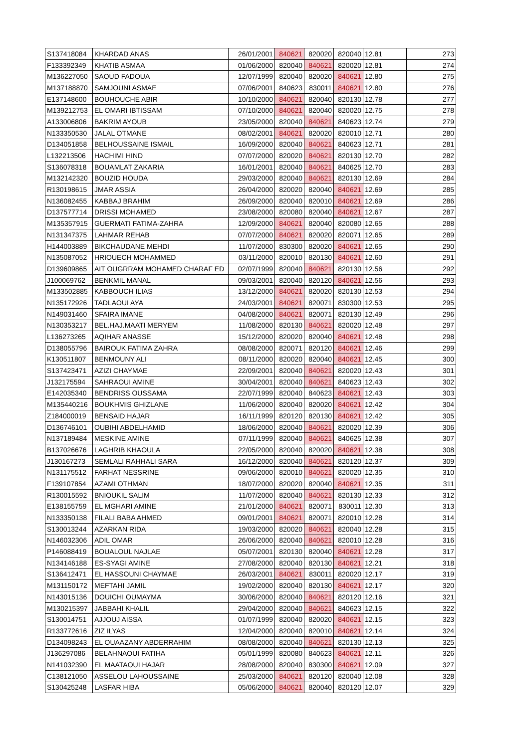| S137418084 | KHARDAD ANAS | 26/01/2001 | 840621 | 820020 | 820040 | 12.81 | 273 |
| F133392349 | KHATIB ASMAA | 01/06/2000 | 820040 | 840621 | 820020 | 12.81 | 274 |
| M136227050 | SAOUD FADOUA | 12/07/1999 | 820040 | 820020 | 840621 | 12.80 | 275 |
| M137188870 | SAMJOUNI ASMAE | 07/06/2001 | 840623 | 830011 | 840621 | 12.80 | 276 |
| E137148600 | BOUHOUCHE ABIR | 10/10/2000 | 840621 | 820040 | 820130 | 12.78 | 277 |
| M139212753 | EL OMARI IBTISSAM | 07/10/2000 | 840621 | 820040 | 820020 | 12.75 | 278 |
| A133006806 | BAKRIM AYOUB | 23/05/2000 | 820040 | 840621 | 840623 | 12.74 | 279 |
| N133350530 | JALAL OTMANE | 08/02/2001 | 840621 | 820020 | 820010 | 12.71 | 280 |
| D134051858 | BELHOUSSAINE ISMAIL | 16/09/2000 | 820040 | 840621 | 840623 | 12.71 | 281 |
| L132213506 | HACHIMI HIND | 07/07/2000 | 820020 | 840621 | 820130 | 12.70 | 282 |
| S136078318 | BOUAMLAT ZAKARIA | 16/01/2001 | 820040 | 840621 | 840625 | 12.70 | 283 |
| M132142320 | BOUZID HOUDA | 29/03/2000 | 820040 | 840621 | 820130 | 12.69 | 284 |
| R130198615 | JMAR ASSIA | 26/04/2000 | 820020 | 820040 | 840621 | 12.69 | 285 |
| N136082455 | KABBAJ BRAHIM | 26/09/2000 | 820040 | 820010 | 840621 | 12.69 | 286 |
| D137577714 | DRISSI MOHAMED | 23/08/2000 | 820080 | 820040 | 840621 | 12.67 | 287 |
| M135357915 | GUERMATI FATIMA-ZAHRA | 12/09/2000 | 840621 | 820040 | 820080 | 12.65 | 288 |
| N131347375 | LAHMAR REHAB | 07/07/2000 | 840621 | 820020 | 820071 | 12.65 | 289 |
| H144003889 | BIKCHAUDANE MEHDI | 11/07/2000 | 830300 | 820020 | 840621 | 12.65 | 290 |
| N135087052 | HRIOUECH MOHAMMED | 03/11/2000 | 820010 | 820130 | 840621 | 12.60 | 291 |
| D139609865 | AIT OUGRRAM MOHAMED CHARAF ED | 02/07/1999 | 820040 | 840621 | 820130 | 12.56 | 292 |
| J100069762 | BENKMIL MANAL | 09/03/2001 | 820040 | 820120 | 840621 | 12.56 | 293 |
| M133502885 | KABBOUCH ILIAS | 13/12/2000 | 840621 | 820020 | 820130 | 12.53 | 294 |
| N135172926 | TADLAOUI AYA | 24/03/2001 | 840621 | 820071 | 830300 | 12.53 | 295 |
| N149031460 | SFAIRA IMANE | 04/08/2000 | 840621 | 820071 | 820130 | 12.49 | 296 |
| N130353217 | BEL.HAJ.MAATI MERYEM | 11/08/2000 | 820130 | 840621 | 820020 | 12.48 | 297 |
| L136273265 | AQIHAR ANASSE | 15/12/2000 | 820020 | 820040 | 840621 | 12.48 | 298 |
| D138055796 | BAIROUK FATIMA ZAHRA | 08/08/2000 | 820071 | 820120 | 840621 | 12.46 | 299 |
| K130511807 | BENMOUNY ALI | 08/11/2000 | 820020 | 820040 | 840621 | 12.45 | 300 |
| S137423471 | AZIZI CHAYMAE | 22/09/2001 | 820040 | 840621 | 820020 | 12.43 | 301 |
| J132175594 | SAHRAOUI AMINE | 30/04/2001 | 820040 | 840621 | 840623 | 12.43 | 302 |
| E142035340 | BENDRISS OUSSAMA | 22/07/1999 | 820040 | 840623 | 840621 | 12.43 | 303 |
| M135440216 | BOUKHMIS GHIZLANE | 11/06/2000 | 820040 | 820020 | 840621 | 12.42 | 304 |
| Z184000019 | BENSAID HAJAR | 16/11/1999 | 820120 | 820130 | 840621 | 12.42 | 305 |
| D136746101 | OUBIHI ABDELHAMID | 18/06/2000 | 820040 | 840621 | 820020 | 12.39 | 306 |
| N137189484 | MESKINE AMINE | 07/11/1999 | 820040 | 840621 | 840625 | 12.38 | 307 |
| B137026676 | LAGHRIB KHAOULA | 22/05/2000 | 820040 | 820020 | 840621 | 12.38 | 308 |
| J130167273 | SEMLALI RAHHALI SARA | 16/12/2000 | 820040 | 840621 | 820120 | 12.37 | 309 |
| N131175512 | FARHAT NESSRINE | 09/06/2000 | 820010 | 840621 | 820020 | 12.35 | 310 |
| F139107854 | AZAMI OTHMAN | 18/07/2000 | 820020 | 820040 | 840621 | 12.35 | 311 |
| R130015592 | BNIOUKIL SALIM | 11/07/2000 | 820040 | 840621 | 820130 | 12.33 | 312 |
| E138155759 | EL MGHARI AMINE | 21/01/2000 | 840621 | 820071 | 830011 | 12.30 | 313 |
| N133350138 | FILALI BABA AHMED | 09/01/2001 | 840621 | 820071 | 820010 | 12.28 | 314 |
| S130013244 | AZARKAN RIDA | 19/03/2000 | 820020 | 840621 | 820040 | 12.28 | 315 |
| N146032306 | ADIL OMAR | 26/06/2000 | 820040 | 840621 | 820010 | 12.28 | 316 |
| P146088419 | BOUALOUL NAJLAE | 05/07/2001 | 820130 | 820040 | 840621 | 12.28 | 317 |
| N134146188 | ES-SYAGI AMINE | 27/08/2000 | 820040 | 820130 | 840621 | 12.21 | 318 |
| S136412471 | EL HASSOUNI CHAYMAE | 26/03/2001 | 840621 | 830011 | 820020 | 12.17 | 319 |
| M131150172 | MEFTAHI JAMIL | 19/02/2000 | 820040 | 820130 | 840621 | 12.17 | 320 |
| N143015136 | DOUICHI OUMAYMA | 30/06/2000 | 820040 | 840621 | 820120 | 12.16 | 321 |
| M130215397 | JABBAHI KHALIL | 29/04/2000 | 820040 | 840621 | 840623 | 12.15 | 322 |
| S130014751 | AJJOUJ AISSA | 01/07/1999 | 820040 | 820020 | 840621 | 12.15 | 323 |
| R133772616 | ZIZ ILYAS | 12/04/2000 | 820040 | 820010 | 840621 | 12.14 | 324 |
| D134098243 | EL OUAAZANY ABDERRAHIM | 08/08/2000 | 820040 | 840621 | 820130 | 12.13 | 325 |
| J136297086 | BELAHNAOUI FATIHA | 05/01/1999 | 820080 | 840623 | 840621 | 12.11 | 326 |
| N141032390 | EL MAATAOUI HAJAR | 28/08/2000 | 820040 | 830300 | 840621 | 12.09 | 327 |
| C138121050 | ASSELOU LAHOUSSAINE | 25/03/2000 | 840621 | 820120 | 820040 | 12.08 | 328 |
| S130425248 | LASFAR HIBA | 05/06/2000 | 840621 | 820040 | 820120 | 12.07 | 329 |